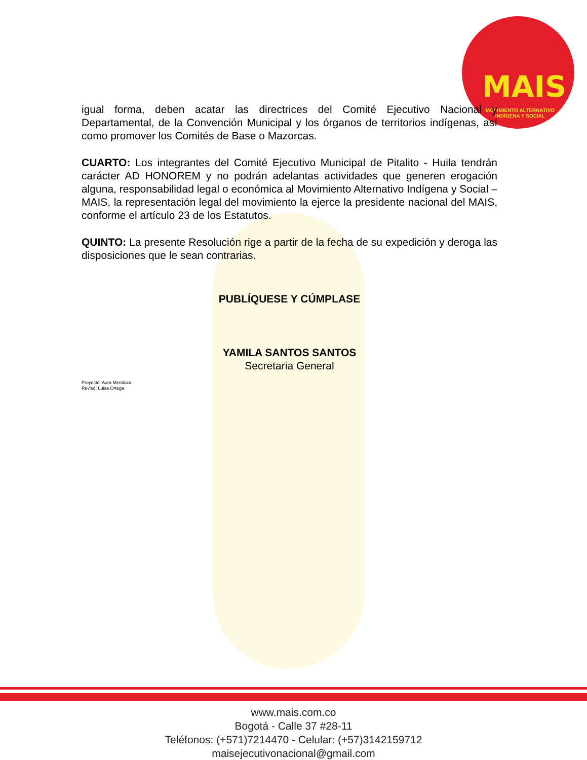MAIS
MOVIMIENTO ALTERNATIVO INDÍGENA Y SOCIAL
igual forma, deben acatar las directrices del Comité Ejecutivo Nacional y Departamental, de la Convención Municipal y los órganos de territorios indígenas, así como promover los Comités de Base o Mazorcas.
CUARTO: Los integrantes del Comité Ejecutivo Municipal de Pitalito - Huila tendrán carácter AD HONOREM y no podrán adelantas actividades que generen erogación alguna, responsabilidad legal o económica al Movimiento Alternativo Indígena y Social – MAIS, la representación legal del movimiento la ejerce la presidente nacional del MAIS, conforme el artículo 23 de los Estatutos.
QUINTO: La presente Resolución rige a partir de la fecha de su expedición y deroga las disposiciones que le sean contrarias.
PUBLÍQUESE Y CÚMPLASE
YAMILA SANTOS SANTOS
Secretaria General
Proyectó: Aura Mendoza
Revisó: Luisa Ortega
www.mais.com.co
Bogotá - Calle 37 #28-11
Teléfonos: (+571)7214470 - Celular: (+57)3142159712
maisejecutivonacional@gmail.com